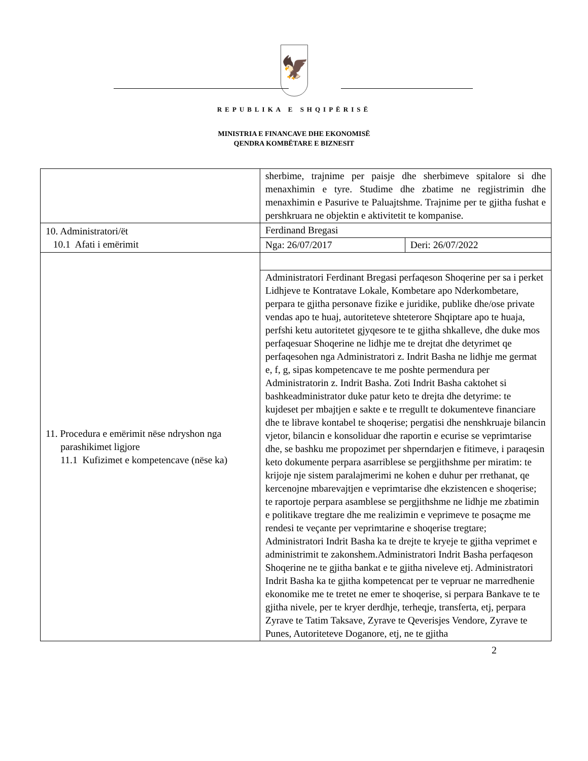🦅
REPUBLIKA E SHQIPËRISË
MINISTRIA E FINANCAVE DHE EKONOMISË
QENDRA KOMBËTARE E BIZNESIT
| | sherbime, trajnime per paisje dhe sherbimeve spitalore si dhe menaxhimin e tyre. Studime dhe zbatime ne regjistrimin dhe menaxhimin e Pasurive te Paluajtshme. Trajnime per te gjitha fushat e pershkruara ne objektin e aktivitetit te kompanise. | |
| 10. Administratori/ët 10.1 Afati i emërimit | Ferdinand Bregasi | |
| | Nga: 26/07/2017 | Deri: 26/07/2022 |
| 11. Procedura e emërimit nëse ndryshon nga parashikimet ligjore 11.1 Kufizimet e kompetencave (nëse ka) | | |
| | Administratori Ferdinant Bregasi perfaqeson Shoqerine per sa i perket Lidhjeve te Kontratave Lokale, Kombetare apo Nderkombetare, perpara te gjitha personave fizike e juridike, publike dhe/ose private vendas apo te huaj, autoriteteve shteterore Shqiptare apo te huaja, perfshi ketu autoritetet gjyqesore te te gjitha shkalleve, dhe duke mos perfaqesuar Shoqerine ne lidhje me te drejtat dhe detyrimet qe perfaqesohen nga Administratori z. Indrit Basha ne lidhje me germat e, f, g, sipas kompetencave te me poshte permendura per Administratorin z. Indrit Basha. Zoti Indrit Basha caktohet si bashkeadministrator duke patur keto te drejta dhe detyrime: te kujdeset per mbajtjen e sakte e te rregullt te dokumenteve financiare dhe te librave kontabel te shoqerise; pergatisi dhe nenshkruaje bilancin vjetor, bilancin e konsoliduar dhe raportin e ecurise se veprimtarise dhe, se bashku me propozimet per shperndarjen e fitimeve, i paraqesin keto dokumente perpara asarriblese se pergjithshme per miratim: te krijoje nje sistem paralajmerimi ne kohen e duhur per rrethanat, qe kercenojne mbarevajtjen e veprimtarise dhe ekzistencen e shoqerise; te raportoje perpara asamblese se pergjithshme ne lidhje me zbatimin e politikave tregtare dhe me realizimin e veprimeve te posaçme me rendesi te veçante per veprimtarine e shoqerise tregtare; Administratori Indrit Basha ka te drejte te kryeje te gjitha veprimet e administrimit te zakonshem.Administratori Indrit Basha perfaqeson Shoqerine ne te gjitha bankat e te gjitha niveleve etj. Administratori Indrit Basha ka te gjitha kompetencat per te vepruar ne marredhenie ekonomike me te tretet ne emer te shoqerise, si perpara Bankave te te gjitha nivele, per te kryer derdhje, terheqje, transferta, etj, perpara Zyrave te Tatim Taksave, Zyrave te Qeverisjes Vendore, Zyrave te Punes, Autoriteteve Doganore, etj, ne te gjitha | |
2